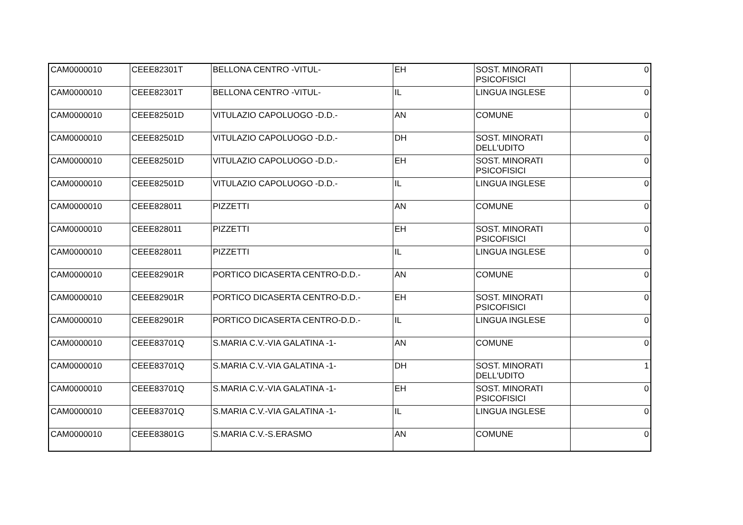| CAM0000010 | CEEE82301T | BELLONA CENTRO -VITUL- | EH | SOST. MINORATI PSICOFISICI | 0 |
| CAM0000010 | CEEE82301T | BELLONA CENTRO -VITUL- | IL | LINGUA INGLESE | 0 |
| CAM0000010 | CEEE82501D | VITULAZIO CAPOLUOGO -D.D.- | AN | COMUNE | 0 |
| CAM0000010 | CEEE82501D | VITULAZIO CAPOLUOGO -D.D.- | DH | SOST. MINORATI DELL'UDITO | 0 |
| CAM0000010 | CEEE82501D | VITULAZIO CAPOLUOGO -D.D.- | EH | SOST. MINORATI PSICOFISICI | 0 |
| CAM0000010 | CEEE82501D | VITULAZIO CAPOLUOGO -D.D.- | IL | LINGUA INGLESE | 0 |
| CAM0000010 | CEEE828011 | PIZZETTI | AN | COMUNE | 0 |
| CAM0000010 | CEEE828011 | PIZZETTI | EH | SOST. MINORATI PSICOFISICI | 0 |
| CAM0000010 | CEEE828011 | PIZZETTI | IL | LINGUA INGLESE | 0 |
| CAM0000010 | CEEE82901R | PORTICO DICASERTA CENTRO-D.D.- | AN | COMUNE | 0 |
| CAM0000010 | CEEE82901R | PORTICO DICASERTA CENTRO-D.D.- | EH | SOST. MINORATI PSICOFISICI | 0 |
| CAM0000010 | CEEE82901R | PORTICO DICASERTA CENTRO-D.D.- | IL | LINGUA INGLESE | 0 |
| CAM0000010 | CEEE83701Q | S.MARIA C.V.-VIA GALATINA -1- | AN | COMUNE | 0 |
| CAM0000010 | CEEE83701Q | S.MARIA C.V.-VIA GALATINA -1- | DH | SOST. MINORATI DELL'UDITO | 1 |
| CAM0000010 | CEEE83701Q | S.MARIA C.V.-VIA GALATINA -1- | EH | SOST. MINORATI PSICOFISICI | 0 |
| CAM0000010 | CEEE83701Q | S.MARIA C.V.-VIA GALATINA -1- | IL | LINGUA INGLESE | 0 |
| CAM0000010 | CEEE83801G | S.MARIA C.V.-S.ERASMO | AN | COMUNE | 0 |